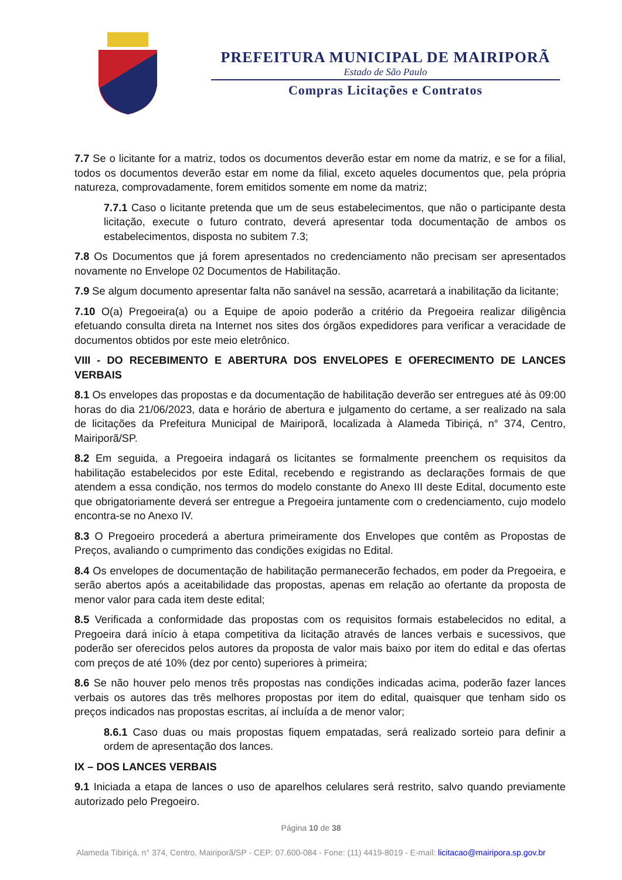PREFEITURA MUNICIPAL DE MAIRIPORÃ
Estado de São Paulo
Compras Licitações e Contratos
7.7 Se o licitante for a matriz, todos os documentos deverão estar em nome da matriz, e se for a filial, todos os documentos deverão estar em nome da filial, exceto aqueles documentos que, pela própria natureza, comprovadamente, forem emitidos somente em nome da matriz;
7.7.1 Caso o licitante pretenda que um de seus estabelecimentos, que não o participante desta licitação, execute o futuro contrato, deverá apresentar toda documentação de ambos os estabelecimentos, disposta no subitem 7.3;
7.8 Os Documentos que já forem apresentados no credenciamento não precisam ser apresentados novamente no Envelope 02 Documentos de Habilitação.
7.9 Se algum documento apresentar falta não sanável na sessão, acarretará a inabilitação da licitante;
7.10 O(a) Pregoeira(a) ou a Equipe de apoio poderão a critério da Pregoeira realizar diligência efetuando consulta direta na Internet nos sites dos órgãos expedidores para verificar a veracidade de documentos obtidos por este meio eletrônico.
VIII - DO RECEBIMENTO E ABERTURA DOS ENVELOPES E OFERECIMENTO DE LANCES VERBAIS
8.1 Os envelopes das propostas e da documentação de habilitação deverão ser entregues até às 09:00 horas do dia 21/06/2023, data e horário de abertura e julgamento do certame, a ser realizado na sala de licitações da Prefeitura Municipal de Mairiporã, localizada à Alameda Tibiriçá, n° 374, Centro, Mairiporã/SP.
8.2 Em seguida, a Pregoeira indagará os licitantes se formalmente preenchem os requisitos da habilitação estabelecidos por este Edital, recebendo e registrando as declarações formais de que atendem a essa condição, nos termos do modelo constante do Anexo III deste Edital, documento este que obrigatoriamente deverá ser entregue a Pregoeira juntamente com o credenciamento, cujo modelo encontra-se no Anexo IV.
8.3 O Pregoeiro procederá a abertura primeiramente dos Envelopes que contêm as Propostas de Preços, avaliando o cumprimento das condições exigidas no Edital.
8.4 Os envelopes de documentação de habilitação permanecerão fechados, em poder da Pregoeira, e serão abertos após a aceitabilidade das propostas, apenas em relação ao ofertante da proposta de menor valor para cada item deste edital;
8.5 Verificada a conformidade das propostas com os requisitos formais estabelecidos no edital, a Pregoeira dará início à etapa competitiva da licitação através de lances verbais e sucessivos, que poderão ser oferecidos pelos autores da proposta de valor mais baixo por item do edital e das ofertas com preços de até 10% (dez por cento) superiores à primeira;
8.6 Se não houver pelo menos três propostas nas condições indicadas acima, poderão fazer lances verbais os autores das três melhores propostas por item do edital, quaisquer que tenham sido os preços indicados nas propostas escritas, aí incluída a de menor valor;
8.6.1 Caso duas ou mais propostas fiquem empatadas, será realizado sorteio para definir a ordem de apresentação dos lances.
IX – DOS LANCES VERBAIS
9.1 Iniciada a etapa de lances o uso de aparelhos celulares será restrito, salvo quando previamente autorizado pelo Pregoeiro.
Página 10 de 38
Alameda Tibiriçá, n° 374, Centro, Mairiporã/SP - CEP: 07.600-084 - Fone: (11) 4419-8019 - E-mail: licitacao@mairipora.sp.gov.br